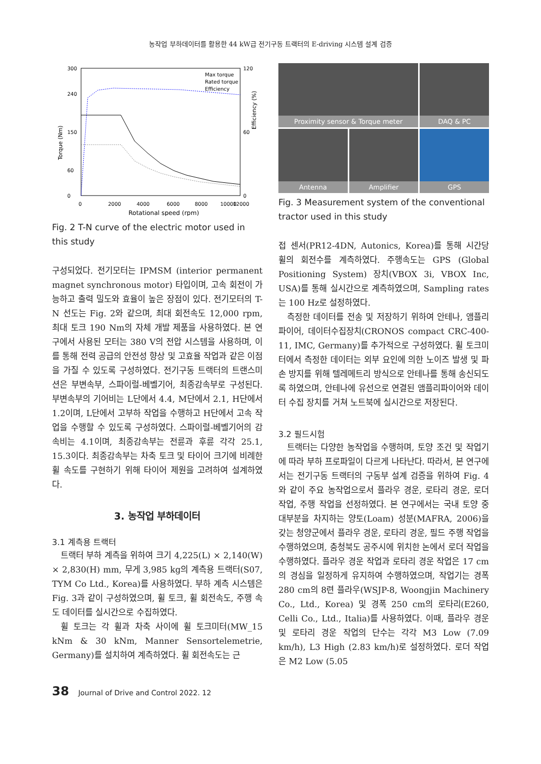농작업 부하데이터를 활용한 44 kW급 전기구동 트랙터의 E-driving 시스템 설계 검증
Torque (Nm)
Efficiency (%)
300
240
150
60
0
120
60
0
0
2000
4000
6000
8000
10000
12000
Rotational speed (rpm)
Max torque
Rated torque
Efficiency
Fig. 2 T-N curve of the electric motor used in this study
구성되었다. 전기모터는 IPMSM (interior permanent magnet synchronous motor) 타입이며, 고속 회전이 가능하고 출력 밀도와 효율이 높은 장점이 있다. 전기모터의 T-N 선도는 Fig. 2와 같으며, 최대 회전속도 12,000 rpm, 최대 토크 190 Nm의 자체 개발 제품을 사용하였다. 본 연구에서 사용된 모터는 380 V의 전압 시스템을 사용하며, 이를 통해 전력 공급의 안전성 향상 및 고효율 작업과 같은 이점을 가질 수 있도록 구성하였다. 전기구동 트랙터의 트랜스미션은 부변속부, 스파이럴-베벨기어, 최종감속부로 구성된다. 부변속부의 기어비는 L단에서 4.4, M단에서 2.1, H단에서 1.2이며, L단에서 고부하 작업을 수행하고 H단에서 고속 작업을 수행할 수 있도록 구성하였다. 스파이럴-베벨기어의 감속비는 4.1이며, 최종감속부는 전륜과 후륜 각각 25.1, 15.3이다. 최종감속부는 차축 토크 및 타이어 크기에 비례한 휠 속도를 구현하기 위해 타이어 제원을 고려하여 설계하였다.
3. 농작업 부하데이터
3.1 계측용 트랙터
트랙터 부하 계측을 위하여 크기 4,225(L) × 2,140(W) × 2,830(H) mm, 무게 3,985 kg의 계측용 트랙터(S07, TYM Co Ltd., Korea)를 사용하였다. 부하 계측 시스템은 Fig. 3과 같이 구성하였으며, 휠 토크, 휠 회전속도, 주행 속도 데이터를 실시간으로 수집하였다.
휠 토크는 각 휠과 차축 사이에 휠 토크미터(MW_15 kNm & 30 kNm, Manner Sensortelemetrie, Germany)를 설치하여 계측하였다. 휠 회전속도는 근
Proximity sensor & Torque meter
DAQ & PC
Antenna
Amplifier
GPS
Fig. 3 Measurement system of the conventional tractor used in this study
접 센서(PR12-4DN, Autonics, Korea)를 통해 시간당 휠의 회전수를 계측하였다. 주행속도는 GPS (Global Positioning System) 장치(VBOX 3i, VBOX Inc, USA)를 통해 실시간으로 계측하였으며, Sampling rates는 100 Hz로 설정하였다.
측정한 데이터를 전송 및 저장하기 위하여 안테나, 앰플리파이어, 데이터수집장치(CRONOS compact CRC-400-11, IMC, Germany)를 추가적으로 구성하였다. 휠 토크미터에서 측정한 데이터는 외부 요인에 의한 노이즈 발생 및 파손 방지를 위해 텔레메트리 방식으로 안테나를 통해 송신되도록 하였으며, 안테나에 유선으로 연결된 앰플리파이어와 데이터 수집 장치를 거쳐 노트북에 실시간으로 저장된다.
3.2 필드시험
트랙터는 다양한 농작업을 수행하며, 토양 조건 및 작업기에 따라 부하 프로파일이 다르게 나타난다. 따라서, 본 연구에서는 전기구동 트랙터의 구동부 설계 검증을 위하여 Fig. 4와 같이 주요 농작업으로서 플라우 경운, 로타리 경운, 로더 작업, 주행 작업을 선정하였다. 본 연구에서는 국내 토양 중 대부분을 차지하는 양토(Loam) 성분(MAFRA, 2006)을 갖는 청양군에서 플라우 경운, 로타리 경운, 필드 주행 작업을 수행하였으며, 충청북도 공주시에 위치한 논에서 로더 작업을 수행하였다. 플라우 경운 작업과 로타리 경운 작업은 17 cm의 경심을 일정하게 유지하여 수행하였으며, 작업기는 경폭 280 cm의 8련 플라우(WSJP-8, Woongjin Machinery Co., Ltd., Korea) 및 경폭 250 cm의 로타리(E260, Celli Co., Ltd., Italia)를 사용하였다. 이때, 플라우 경운 및 로타리 경운 작업의 단수는 각각 M3 Low (7.09 km/h), L3 High (2.83 km/h)로 설정하였다. 로더 작업은 M2 Low (5.05
38 Journal of Drive and Control 2022. 12